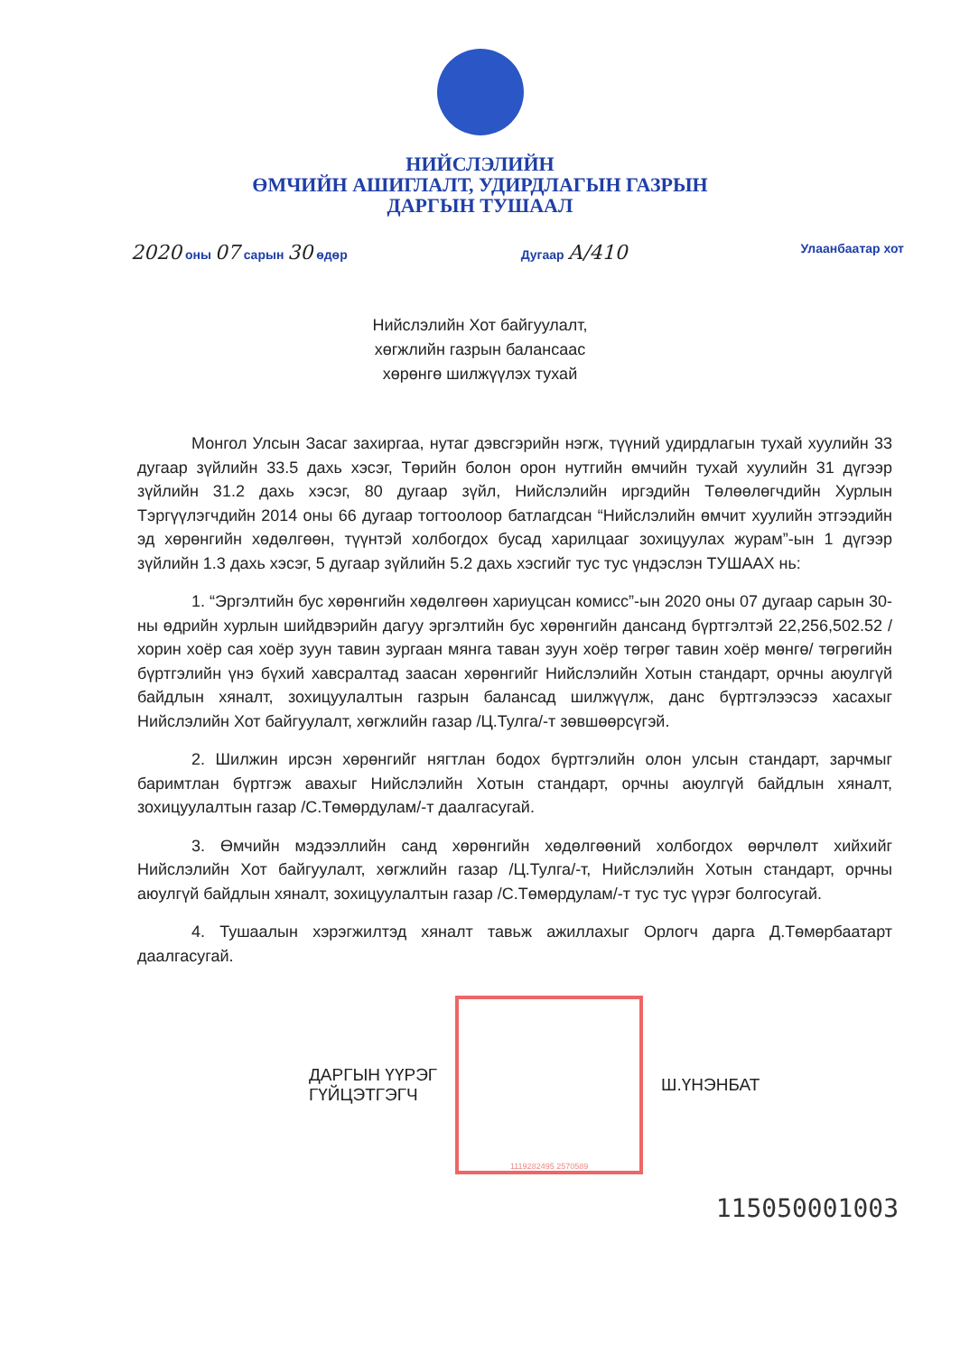НИЙСЛЭЛИЙН
ӨМЧИЙН АШИГЛАЛТ, УДИРДЛАГЫН ГАЗРЫН
ДАРГЫН ТУШААЛ
2020 оны 07 сарын 30 өдөр Дугаар А/410
Улаанбаатар хот
Нийслэлийн Хот байгуулалт,
хөгжлийн газрын балансаас
хөрөнгө шилжүүлэх тухай
Монгол Улсын Засаг захиргаа, нутаг дэвсгэрийн нэгж, түүний удирдлагын тухай хуулийн 33 дугаар зүйлийн 33.5 дахь хэсэг, Төрийн болон орон нутгийн өмчийн тухай хуулийн 31 дүгээр зүйлийн 31.2 дахь хэсэг, 80 дугаар зүйл, Нийслэлийн иргэдийн Төлөөлөгчдийн Хурлын Тэргүүлэгчдийн 2014 оны 66 дугаар тогтоолоор батлагдсан “Нийслэлийн өмчит хуулийн этгээдийн эд хөрөнгийн хөдөлгөөн, түүнтэй холбогдох бусад харилцааг зохицуулах журам”-ын 1 дүгээр зүйлийн 1.3 дахь хэсэг, 5 дугаар зүйлийн 5.2 дахь хэсгийг тус тус үндэслэн ТУШААХ нь:
1. “Эргэлтийн бус хөрөнгийн хөдөлгөөн хариуцсан комисс”-ын 2020 оны 07 дугаар сарын 30-ны өдрийн хурлын шийдвэрийн дагуу эргэлтийн бус хөрөнгийн дансанд бүртгэлтэй 22,256,502.52 /хорин хоёр сая хоёр зуун тавин зургаан мянга таван зуун хоёр төгрөг тавин хоёр мөнгө/ төгрөгийн бүртгэлийн үнэ бүхий хавсралтад заасан хөрөнгийг Нийслэлийн Хотын стандарт, орчны аюулгүй байдлын хяналт, зохицуулалтын газрын балансад шилжүүлж, данс бүртгэлээсээ хасахыг Нийслэлийн Хот байгуулалт, хөгжлийн газар /Ц.Тулга/-т зөвшөөрсүгэй.
2. Шилжин ирсэн хөрөнгийг нягтлан бодох бүртгэлийн олон улсын стандарт, зарчмыг баримтлан бүртгэж авахыг Нийслэлийн Хотын стандарт, орчны аюулгүй байдлын хяналт, зохицуулалтын газар /С.Төмөрдулам/-т даалгасугай.
3. Өмчийн мэдээллийн санд хөрөнгийн хөдөлгөөний холбогдох өөрчлөлт хийхийг Нийслэлийн Хот байгуулалт, хөгжлийн газар /Ц.Тулга/-т, Нийслэлийн Хотын стандарт, орчны аюулгүй байдлын хяналт, зохицуулалтын газар /С.Төмөрдулам/-т тус тус үүрэг болгосугай.
4. Тушаалын хэрэгжилтэд хяналт тавьж ажиллахыг Орлогч дарга Д.Төмөрбаатарт даалгасугай.
ДАРГЫН ҮҮРЭГ
ГҮЙЦЭТГЭГЧ
1119282495 2570589
Ш.ҮНЭНБАТ
115050001003